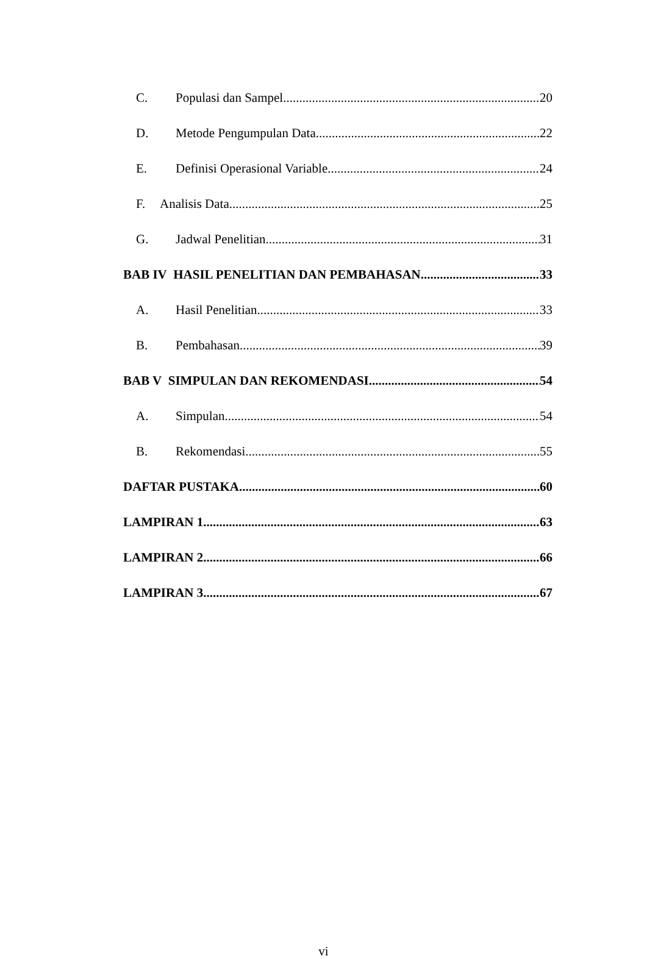C. Populasi dan Sampel 20
D. Metode Pengumpulan Data 22
E. Definisi Operasional Variable 24
F. Analisis Data 25
G. Jadwal Penelitian 31
BAB IV HASIL PENELITIAN DAN PEMBAHASAN 33
A. Hasil Penelitian 33
B. Pembahasan 39
BAB V SIMPULAN DAN REKOMENDASI 54
A. Simpulan 54
B. Rekomendasi 55
DAFTAR PUSTAKA 60
LAMPIRAN 1 63
LAMPIRAN 2 66
LAMPIRAN 3 67
vi